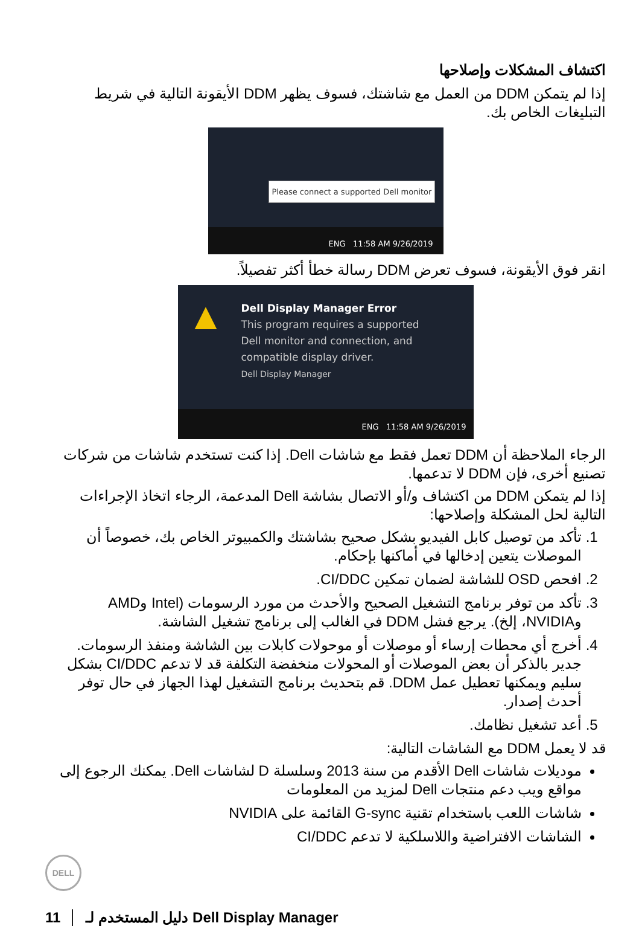اكتشاف المشكلات وإصلاحها
إذا لم يتمكن DDM من العمل مع شاشتك، فسوف يظهر DDM الأيقونة التالية في شريط التبليغات الخاص بك.
Please connect a supported Dell monitor
ENG 11:58 AM 9/26/2019
انقر فوق الأيقونة، فسوف تعرض DDM رسالة خطأ أكثر تفصيلاً.
Dell Display Manager Error
This program requires a supported
Dell monitor and connection, and
compatible display driver.
Dell Display Manager
▲
ENG 11:58 AM 9/26/2019
الرجاء الملاحظة أن DDM تعمل فقط مع شاشات Dell. إذا كنت تستخدم شاشات من شركات تصنيع أخرى، فإن DDM لا تدعمها.
إذا لم يتمكن DDM من اكتشاف و/أو الاتصال بشاشة Dell المدعمة، الرجاء اتخاذ الإجراءات التالية لحل المشكلة وإصلاحها:
1. تأكد من توصيل كابل الفيديو بشكل صحيح بشاشتك والكمبيوتر الخاص بك، خصوصاً أن الموصلات يتعين إدخالها في أماكنها بإحكام.
2. افحص OSD للشاشة لضمان تمكين CI/DDC.
3. تأكد من توفر برنامج التشغيل الصحيح والأحدث من مورد الرسومات (Intel وAMD وNVIDIA، إلخ). يرجع فشل DDM في الغالب إلى برنامج تشغيل الشاشة.
4. أخرج أي محطات إرساء أو موصلات أو موحولات كابلات بين الشاشة ومنفذ الرسومات. جدير بالذكر أن بعض الموصلات أو المحولات منخفضة التكلفة قد لا تدعم CI/DDC بشكل سليم ويمكنها تعطيل عمل DDM. قم بتحديث برنامج التشغيل لهذا الجهاز في حال توفر أحدث إصدار.
5. أعد تشغيل نظامك.
قد لا يعمل DDM مع الشاشات التالية:
موديلات شاشات Dell الأقدم من سنة 2013 وسلسلة D لشاشات Dell. يمكنك الرجوع إلى مواقع ويب دعم منتجات Dell لمزيد من المعلومات
شاشات اللعب باستخدام تقنية G-sync القائمة على NVIDIA
الشاشات الافتراضية واللاسلكية لا تدعم CI/DDC
DELL
11 │ دليل المستخدم لـ Dell Display Manager